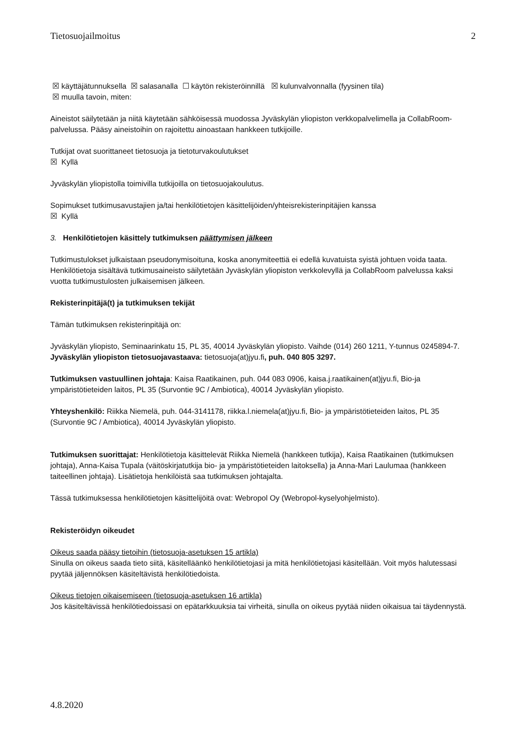Tietosuojailmoitus 2
☒ käyttäjätunnuksella ☒ salasanalla ☐ käytön rekisteröinnillä ☒ kulunvalvonnalla (fyysinen tila)
☒ muulla tavoin, miten:
Aineistot säilytetään ja niitä käytetään sähköisessä muodossa Jyväskylän yliopiston verkkopalvelimella ja CollabRoom-palvelussa. Pääsy aineistoihin on rajoitettu ainoastaan hankkeen tutkijoille.
Tutkijat ovat suorittaneet tietosuoja ja tietoturvakoulutukset
☒ Kyllä
Jyväskylän yliopistolla toimivilla tutkijoilla on tietosuojakoulutus.
Sopimukset tutkimusavustajien ja/tai henkilötietojen käsittelijöiden/yhteisrekisterinpitäjien kanssa
☒ Kyllä
3. Henkilötietojen käsittely tutkimuksen päättymisen jälkeen
Tutkimustulokset julkaistaan pseudonymisoituna, koska anonymiteettiä ei edellä kuvatuista syistä johtuen voida taata. Henkilötietoja sisältävä tutkimusaineisto säilytetään Jyväskylän yliopiston verkkolevyllä ja CollabRoom palvelussa kaksi vuotta tutkimustulosten julkaisemisen jälkeen.
Rekisterinpitäjä(t) ja tutkimuksen tekijät
Tämän tutkimuksen rekisterinpitäjä on:
Jyväskylän yliopisto, Seminaarinkatu 15, PL 35, 40014 Jyväskylän yliopisto. Vaihde (014) 260 1211, Y-tunnus 0245894-7. Jyväskylän yliopiston tietosuojavastaava: tietosuoja(at)jyu.fi, puh. 040 805 3297.
Tutkimuksen vastuullinen johtaja: Kaisa Raatikainen, puh. 044 083 0906, kaisa.j.raatikainen(at)jyu.fi, Bio-ja ympäristötieteiden laitos, PL 35 (Survontie 9C / Ambiotica), 40014 Jyväskylän yliopisto.
Yhteyshenkilö: Riikka Niemelä, puh. 044-3141178, riikka.l.niemela(at)jyu.fi, Bio- ja ympäristötieteiden laitos, PL 35 (Survontie 9C / Ambiotica), 40014 Jyväskylän yliopisto.
Tutkimuksen suorittajat: Henkilötietoja käsittelevät Riikka Niemelä (hankkeen tutkija), Kaisa Raatikainen (tutkimuksen johtaja), Anna-Kaisa Tupala (väitöskirjatutkija bio- ja ympäristötieteiden laitoksella) ja Anna-Mari Laulumaa (hankkeen taiteellinen johtaja). Lisätietoja henkilöistä saa tutkimuksen johtajalta.
Tässä tutkimuksessa henkilötietojen käsittelijöitä ovat: Webropol Oy (Webropol-kyselyohjelmisto).
Rekisteröidyn oikeudet
Oikeus saada pääsy tietoihin (tietosuoja-asetuksen 15 artikla)
Sinulla on oikeus saada tieto siitä, käsitelläänkö henkilötietojasi ja mitä henkilötietojasi käsitellään. Voit myös halutessasi pyytää jäljennöksen käsiteltävistä henkilötiedoista.
Oikeus tietojen oikaisemiseen (tietosuoja-asetuksen 16 artikla)
Jos käsiteltävissä henkilötiedoissasi on epätarkkuuksia tai virheitä, sinulla on oikeus pyytää niiden oikaisua tai täydennystä.
4.8.2020